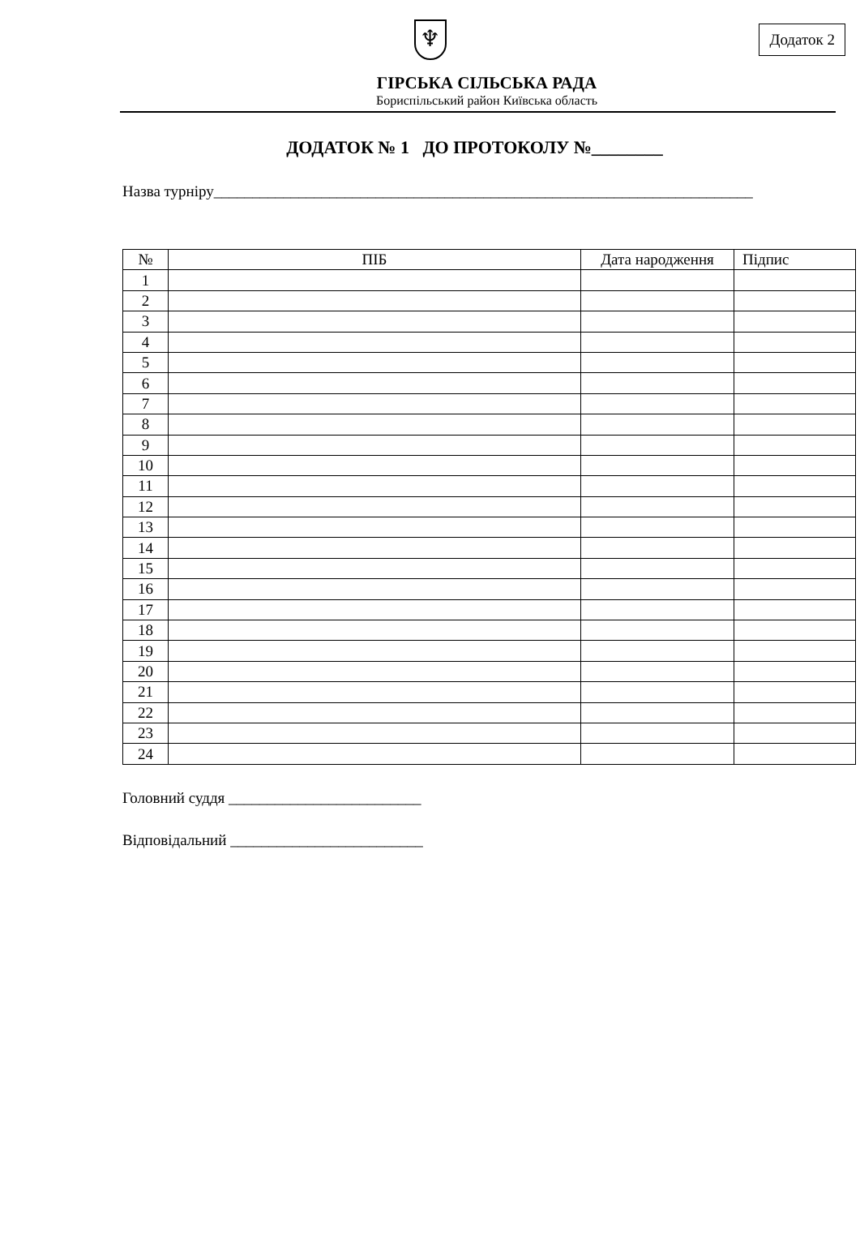Додаток 2
♆
ГІРСЬКА СІЛЬСЬКА РАДА
Бориспільський район Київська область
ДОДАТОК № 1 ДО ПРОТОКОЛУ №________
Назва турніру______________________________________________________________________
| № | ПІБ | Дата народження | Підпис |
| --- | --- | --- | --- |
| 1 | | | |
| 2 | | | |
| 3 | | | |
| 4 | | | |
| 5 | | | |
| 6 | | | |
| 7 | | | |
| 8 | | | |
| 9 | | | |
| 10 | | | |
| 11 | | | |
| 12 | | | |
| 13 | | | |
| 14 | | | |
| 15 | | | |
| 16 | | | |
| 17 | | | |
| 18 | | | |
| 19 | | | |
| 20 | | | |
| 21 | | | |
| 22 | | | |
| 23 | | | |
| 24 | | | |
Головний суддя _________________________
Відповідальний _________________________